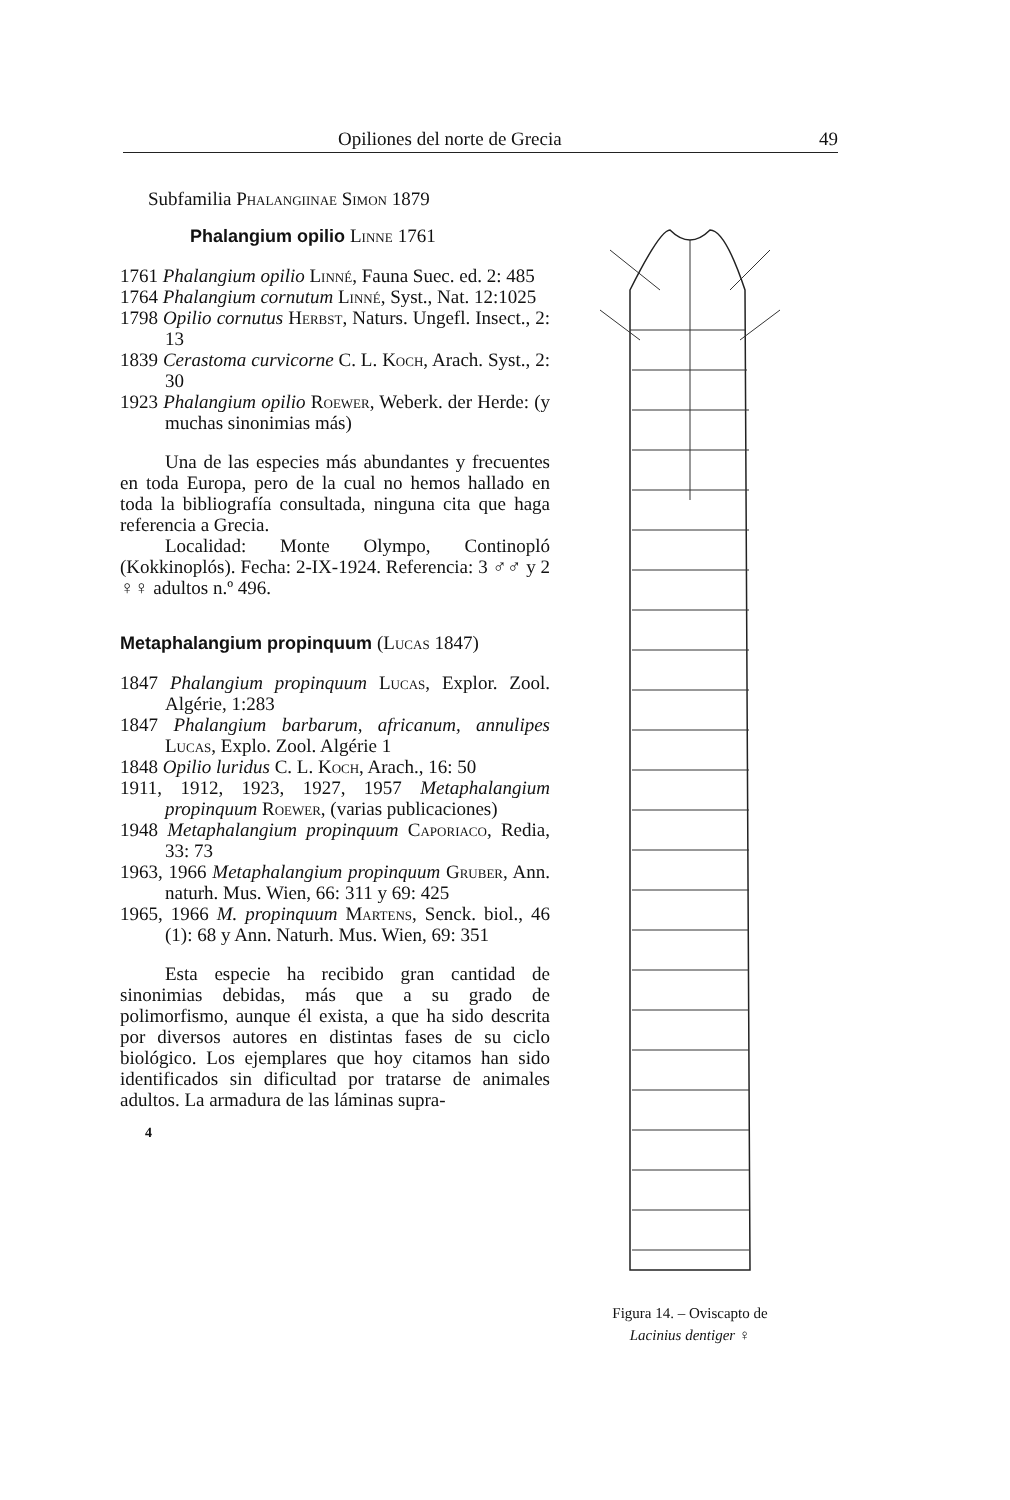Opiliones del norte de Grecia 49
Subfamilia Phalangiinae Simon 1879
Phalangium opilio Linne 1761
1761 Phalangium opilio Linné, Fauna Suec. ed. 2: 485
1764 Phalangium cornutum Linné, Syst., Nat. 12:1025
1798 Opilio cornutus Herbst, Naturs. Ungefl. Insect., 2: 13
1839 Cerastoma curvicorne C. L. Koch, Arach. Syst., 2: 30
1923 Phalangium opilio Roewer, Weberk. der Herde: (y muchas sinonimias más)
Una de las especies más abundantes y frecuentes en toda Europa, pero de la cual no hemos hallado en toda la bibliografía consultada, ninguna cita que haga referencia a Grecia.
Localidad: Monte Olympo, Continopló (Kokkinoplós). Fecha: 2-IX-1924. Referencia: 3 ♂♂ y 2 ♀♀ adultos n.º 496.
Metaphalangium propinquum (Lucas 1847)
1847 Phalangium propinquum Lucas, Explor. Zool. Algérie, 1:283
1847 Phalangium barbarum, africanum, annulipes Lucas, Explo. Zool. Algérie 1
1848 Opilio luridus C. L. Koch, Arach., 16: 50
1911, 1912, 1923, 1927, 1957 Metaphalangium propinquum Roewer, (varias publicaciones)
1948 Metaphalangium propinquum Caporiaco, Redia, 33: 73
1963, 1966 Metaphalangium propinquum Gruber, Ann. naturh. Mus. Wien, 66: 311 y 69: 425
1965, 1966 M. propinquum Martens, Senck. biol., 46 (1): 68 y Ann. Naturh. Mus. Wien, 69: 351
Esta especie ha recibido gran cantidad de sinonimias debidas, más que a su grado de polimorfismo, aunque él exista, a que ha sido descrita por diversos autores en distintas fases de su ciclo biológico. Los ejemplares que hoy citamos han sido identificados sin dificultad por tratarse de animales adultos. La armadura de las láminas supra-
4
Figura 14. – Oviscapto de Lacinius dentiger ♀